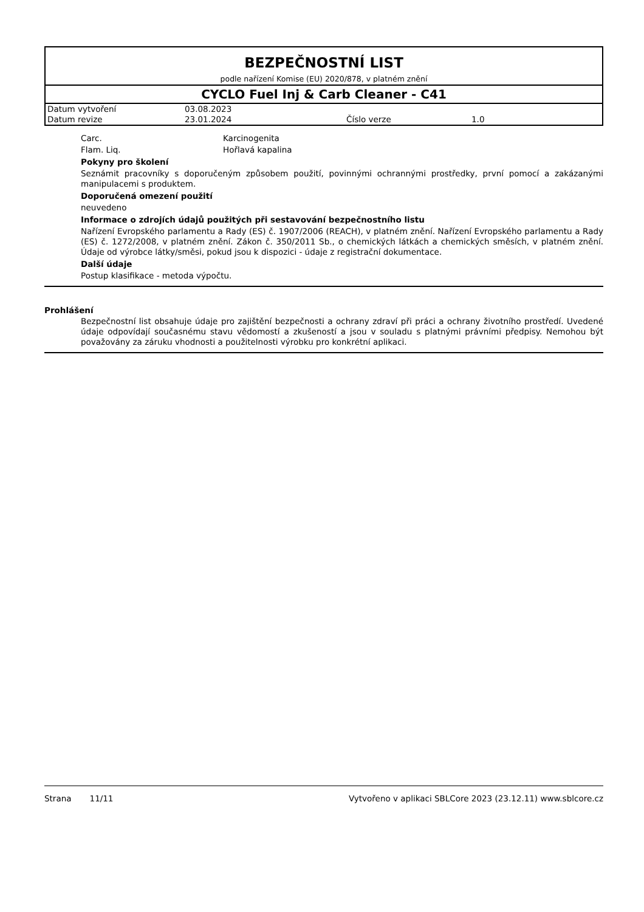BEZPEČNOSTNÍ LIST
podle nařízení Komise (EU) 2020/878, v platném znění
CYCLO Fuel Inj & Carb Cleaner - C41
| Datum vytvoření | 03.08.2023 | | |
| Datum revize | 23.01.2024 | Číslo verze | 1.0 |
Carc. Karcinogenita
Flam. Liq. Hořlavá kapalina
Pokyny pro školení
Seznámit pracovníky s doporučeným způsobem použití, povinnými ochrannými prostředky, první pomocí a zakázanými manipulacemi s produktem.
Doporučená omezení použití
neuvedeno
Informace o zdrojích údajů použitých při sestavování bezpečnostního listu
Nařízení Evropského parlamentu a Rady (ES) č. 1907/2006 (REACH), v platném znění. Nařízení Evropského parlamentu a Rady (ES) č. 1272/2008, v platném znění. Zákon č. 350/2011 Sb., o chemických látkách a chemických směsích, v platném znění. Údaje od výrobce látky/směsi, pokud jsou k dispozici - údaje z registrační dokumentace.
Další údaje
Postup klasifikace - metoda výpočtu.
Prohlášení
Bezpečnostní list obsahuje údaje pro zajištění bezpečnosti a ochrany zdraví při práci a ochrany životního prostředí. Uvedené údaje odpovídají současnému stavu vědomostí a zkušeností a jsou v souladu s platnými právními předpisy. Nemohou být považovány za záruku vhodnosti a použitelnosti výrobku pro konkrétní aplikaci.
Strana 11/11 Vytvořeno v aplikaci SBLCore 2023 (23.12.11) www.sblcore.cz